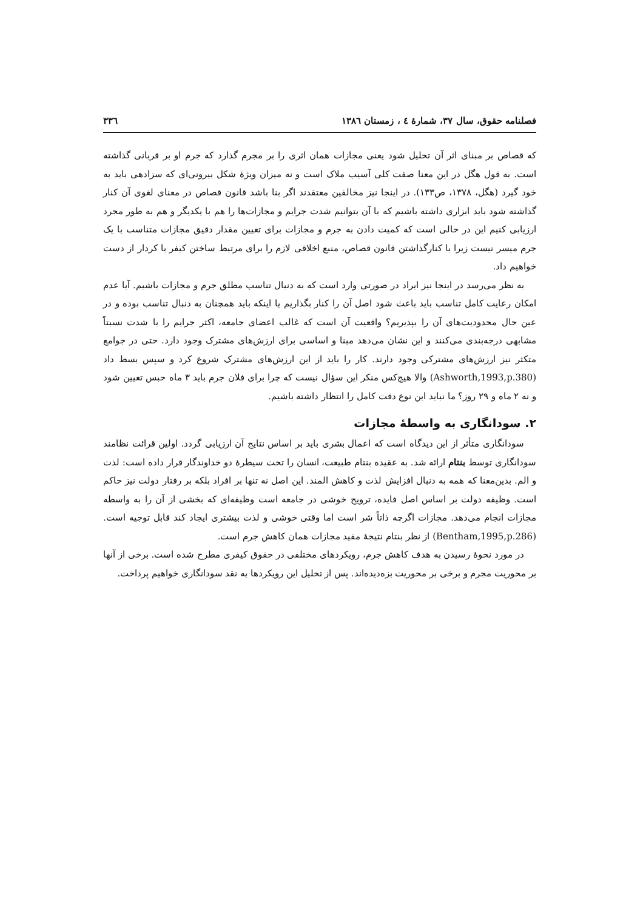فصلنامه حقوق، سال ۳۷، شمارۀ ٤ ، زمستان ۱۳۸٦ ۳۳٦
که قصاص بر مبنای اثر آن تحلیل شود یعنی مجازات همان اثری را بر مجرم گذارد که جرم او بر قربانی گذاشته است. به قول هگل در این معنا صفت کلی آسیب ملاک است و نه میزان ویژۀ شکل بیرونی‌ای که سزادهی باید به خود گیرد (هگل، ۱۳۷۸، ص۱۳۳). در اینجا نیز مخالفین معتقدند اگر بنا باشد قانون قصاص در معنای لغوی آن کنار گذاشته شود باید ابزاری داشته باشیم که با آن بتوانیم شدت جرایم و مجازات‌ها را هم با یکدیگر و هم به طور مجرد ارزیابی کنیم این در حالی است که کمیت دادن به جرم و مجازات برای تعیین مقدار دقیق مجازات متناسب با یک جرم میسر نیست زیرا با کنارگذاشتن قانون قصاص، منبع اخلاقی لازم را برای مرتبط ساختن کیفر با کردار از دست خواهیم داد.
به نظر می‌رسد در اینجا نیز ایراد در صورتی وارد است که به دنبال تناسب مطلق جرم و مجازات باشیم. آیا عدم امکان رعایت کامل تناسب باید باعث شود اصل آن را کنار بگذاریم یا اینکه باید همچنان به دنبال تناسب بوده و در عین حال محدودیت‌های آن را بپذیریم؟ واقعیت آن است که غالب اعضای جامعه، اکثر جرایم را با شدت نسبتاً مشابهی درجه‌بندی می‌کنند و این نشان می‌دهد مبنا و اساسی برای ارزش‌های مشترک وجود دارد. حتی در جوامع متکثر نیز ارزش‌های مشترکی وجود دارند. کار را باید از این ارزش‌های مشترک شروع کرد و سپس بسط داد (Ashworth,1993,p.380) والا هیچ‌کس منکر این سؤال نیست که چرا برای فلان جرم باید ۳ ماه حبس تعیین شود و نه ۲ ماه و ۲۹ روز؟ ما نباید این نوع دقت کامل را انتظار داشته باشیم.
۲. سودانگاری به واسطۀ مجازات
سودانگاری متأثر از این دیدگاه است که اعمال بشری باید بر اساس نتایج آن ارزیابی گردد. اولین قرائت نظامند سودانگاری توسط بنتام ارائه شد. به عقیده بنتام طبیعت، انسان را تحت سیطرۀ دو خداوندگار قرار داده است: لذت و الم. بدین‌معنا که همه به دنبال افزایش لذت و کاهش المند. این اصل نه تنها بر افراد بلکه بر رفتار دولت نیز حاکم است. وظیفه دولت بر اساس اصل فایده، ترویج خوشی در جامعه است وظیفه‌ای که بخشی از آن را به واسطه مجازات انجام می‌دهد. مجازات اگرچه ذاتاً شر است اما وقتی خوشی و لذت بیشتری ایجاد کند قابل توجیه است. (Bentham,1995,p.286) از نظر بنتام نتیجۀ مفید مجازات همان کاهش جرم است.
در مورد نحوۀ رسیدن به هدف کاهش جرم، رویکردهای مختلفی در حقوق کیفری مطرح شده است. برخی از آنها بر محوریت مجرم و برخی بر محوریت بزه‌دیده‌اند. پس از تحلیل این رویکردها به نقد سودانگاری خواهیم پرداخت.